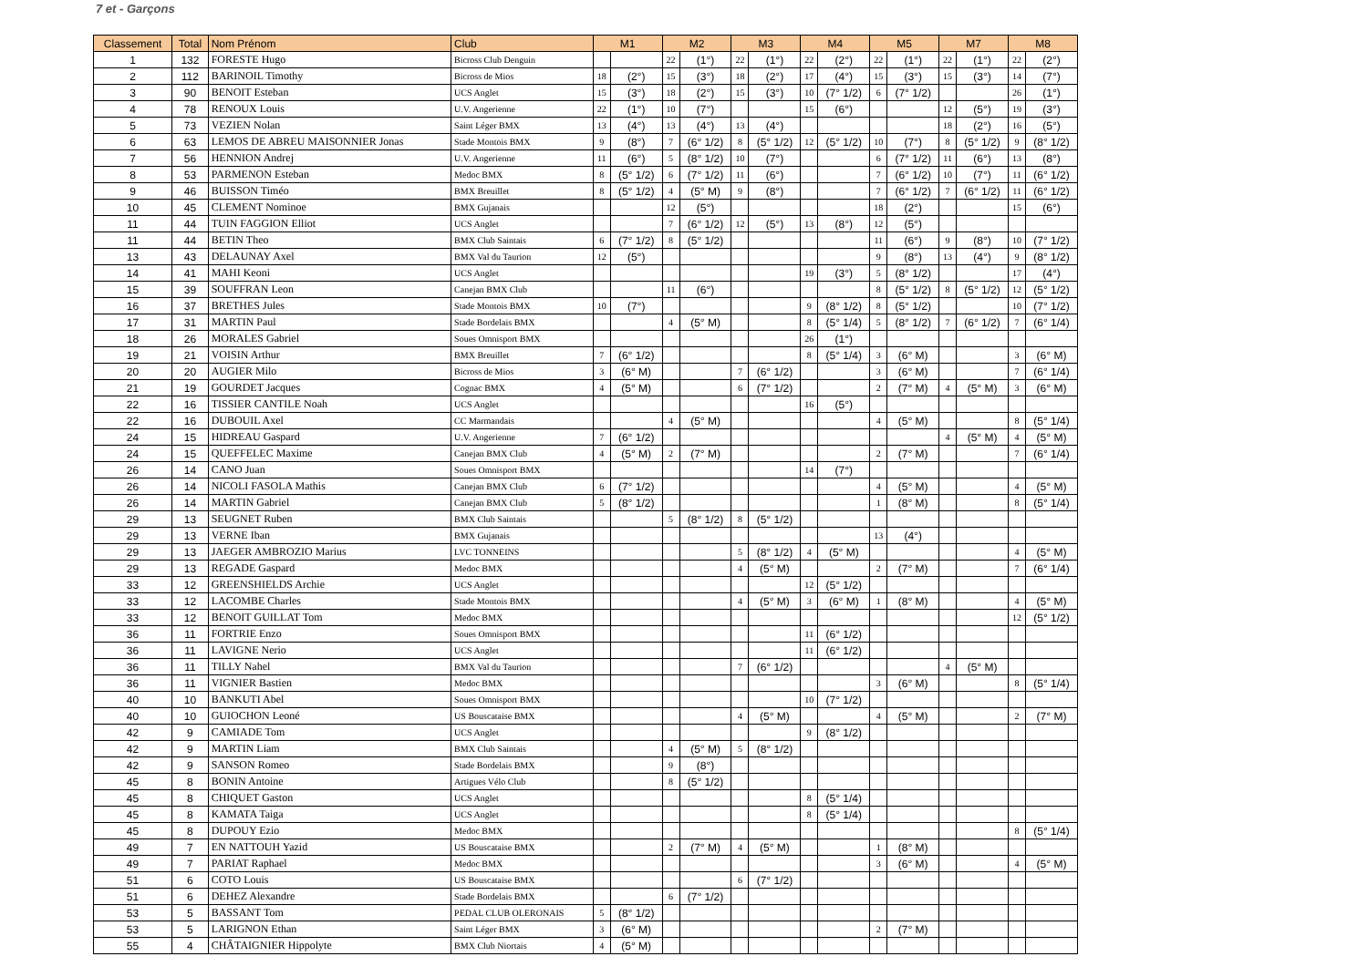7 et - Garçons
| Classement | Total | Nom Prénom | Club | M1 | | M2 | | M3 | | M4 | | M5 | | M7 | | M8 | |
| --- | --- | --- | --- | --- | --- | --- | --- | --- | --- | --- | --- | --- | --- | --- | --- | --- | --- |
| 1 | 132 | FORESTE Hugo | Bicross Club Denguin | | | 22 | (1°) | 22 | (1°) | 22 | (2°) | 22 | (1°) | 22 | (1°) | 22 | (2°) |
| 2 | 112 | BARINOIL Timothy | Bicross de Mios | 18 | (2°) | 15 | (3°) | 18 | (2°) | 17 | (4°) | 15 | (3°) | 15 | (3°) | 14 | (7°) |
| 3 | 90 | BENOIT Esteban | UCS Anglet | 15 | (3°) | 18 | (2°) | 15 | (3°) | 10 | (7° 1/2) | 6 | (7° 1/2) | | | 26 | (1°) |
| 4 | 78 | RENOUX Louis | U.V. Angerienne | 22 | (1°) | 10 | (7°) | | | 15 | (6°) | | | 12 | (5°) | 19 | (3°) |
| 5 | 73 | VEZIEN Nolan | Saint Léger BMX | 13 | (4°) | 13 | (4°) | 13 | (4°) | | | | | 18 | (2°) | 16 | (5°) |
| 6 | 63 | LEMOS DE ABREU MAISONNIER Jonas | Stade Montois BMX | 9 | (8°) | 7 | (6° 1/2) | 8 | (5° 1/2) | 12 | (5° 1/2) | 10 | (7°) | 8 | (5° 1/2) | 9 | (8° 1/2) |
| 7 | 56 | HENNION Andrej | U.V. Angerienne | 11 | (6°) | 5 | (8° 1/2) | 10 | (7°) | | | 6 | (7° 1/2) | 11 | (6°) | 13 | (8°) |
| 8 | 53 | PARMENON Esteban | Medoc BMX | 8 | (5° 1/2) | 6 | (7° 1/2) | 11 | (6°) | | | 7 | (6° 1/2) | 10 | (7°) | 11 | (6° 1/2) |
| 9 | 46 | BUISSON Timéo | BMX Breuillet | 8 | (5° 1/2) | 4 | (5° M) | 9 | (8°) | | | 7 | (6° 1/2) | 7 | (6° 1/2) | 11 | (6° 1/2) |
| 10 | 45 | CLEMENT Nominoe | BMX Gujanais | | | 12 | (5°) | | | | | 18 | (2°) | | | 15 | (6°) |
| 11 | 44 | TUIN FAGGION Elliot | UCS Anglet | | | 7 | (6° 1/2) | 12 | (5°) | 13 | (8°) | 12 | (5°) | | | | |
| 11 | 44 | BETIN Theo | BMX Club Saintais | 6 | (7° 1/2) | 8 | (5° 1/2) | | | | | 11 | (6°) | 9 | (8°) | 10 | (7° 1/2) |
| 13 | 43 | DELAUNAY Axel | BMX Val du Taurion | 12 | (5°) | | | | | | | 9 | (8°) | 13 | (4°) | 9 | (8° 1/2) |
| 14 | 41 | MAHI Keoni | UCS Anglet | | | | | | | 19 | (3°) | 5 | (8° 1/2) | | | 17 | (4°) |
| 15 | 39 | SOUFFRAN Leon | Canejan BMX Club | | | 11 | (6°) | | | | | 8 | (5° 1/2) | 8 | (5° 1/2) | 12 | (5° 1/2) |
| 16 | 37 | BRETHES Jules | Stade Montois BMX | 10 | (7°) | | | | | 9 | (8° 1/2) | 8 | (5° 1/2) | | | 10 | (7° 1/2) |
| 17 | 31 | MARTIN Paul | Stade Bordelais BMX | | | 4 | (5° M) | | | 8 | (5° 1/4) | 5 | (8° 1/2) | 7 | (6° 1/2) | 7 | (6° 1/4) |
| 18 | 26 | MORALES Gabriel | Soues Omnisport BMX | | | | | | | 26 | (1°) | | | | | | |
| 19 | 21 | VOISIN Arthur | BMX Breuillet | 7 | (6° 1/2) | | | | | 8 | (5° 1/4) | 3 | (6° M) | | | 3 | (6° M) |
| 20 | 20 | AUGIER Milo | Bicross de Mios | 3 | (6° M) | | | 7 | (6° 1/2) | | | 3 | (6° M) | | | 7 | (6° 1/4) |
| 21 | 19 | GOURDET Jacques | Cognac BMX | 4 | (5° M) | | | 6 | (7° 1/2) | | | 2 | (7° M) | 4 | (5° M) | 3 | (6° M) |
| 22 | 16 | TISSIER CANTILE Noah | UCS Anglet | | | | | | | 16 | (5°) | | | | | | |
| 22 | 16 | DUBOUIL Axel | CC Marmandais | | | 4 | (5° M) | | | | | 4 | (5° M) | | | 8 | (5° 1/4) |
| 24 | 15 | HIDREAU Gaspard | U.V. Angerienne | 7 | (6° 1/2) | | | | | | | | | 4 | (5° M) | 4 | (5° M) |
| 24 | 15 | QUEFFELEC Maxime | Canejan BMX Club | 4 | (5° M) | 2 | (7° M) | | | | | 2 | (7° M) | | | 7 | (6° 1/4) |
| 26 | 14 | CANO Juan | Soues Omnisport BMX | | | | | | | 14 | (7°) | | | | | | |
| 26 | 14 | NICOLI FASOLA Mathis | Canejan BMX Club | 6 | (7° 1/2) | | | | | | | 4 | (5° M) | | | 4 | (5° M) |
| 26 | 14 | MARTIN Gabriel | Canejan BMX Club | 5 | (8° 1/2) | | | | | | | 1 | (8° M) | | | 8 | (5° 1/4) |
| 29 | 13 | SEUGNET Ruben | BMX Club Saintais | | | 5 | (8° 1/2) | 8 | (5° 1/2) | | | | | | | | |
| 29 | 13 | VERNE Iban | BMX Gujanais | | | | | | | | | 13 | (4°) | | | | |
| 29 | 13 | JAEGER AMBROZIO Marius | LVC TONNEINS | | | | | 5 | (8° 1/2) | 4 | (5° M) | | | | | 4 | (5° M) |
| 29 | 13 | REGADE Gaspard | Medoc BMX | | | | | 4 | (5° M) | | | 2 | (7° M) | | | 7 | (6° 1/4) |
| 33 | 12 | GREENSHIELDS Archie | UCS Anglet | | | | | | | 12 | (5° 1/2) | | | | | | |
| 33 | 12 | LACOMBE Charles | Stade Montois BMX | | | | | 4 | (5° M) | 3 | (6° M) | 1 | (8° M) | | | 4 | (5° M) |
| 33 | 12 | BENOIT GUILLAT Tom | Medoc BMX | | | | | | | | | | | | | 12 | (5° 1/2) |
| 36 | 11 | FORTRIE Enzo | Soues Omnisport BMX | | | | | | | 11 | (6° 1/2) | | | | | | |
| 36 | 11 | LAVIGNE Nerio | UCS Anglet | | | | | | | 11 | (6° 1/2) | | | | | | |
| 36 | 11 | TILLY Nahel | BMX Val du Taurion | | | | | 7 | (6° 1/2) | | | | | 4 | (5° M) | | |
| 36 | 11 | VIGNIER Bastien | Medoc BMX | | | | | | | | | 3 | (6° M) | | | 8 | (5° 1/4) |
| 40 | 10 | BANKUTI Abel | Soues Omnisport BMX | | | | | | | 10 | (7° 1/2) | | | | | | |
| 40 | 10 | GUIOCHON Leoné | US Bouscataise BMX | | | | | 4 | (5° M) | | | 4 | (5° M) | | | 2 | (7° M) |
| 42 | 9 | CAMIADE Tom | UCS Anglet | | | | | | | 9 | (8° 1/2) | | | | | | |
| 42 | 9 | MARTIN Liam | BMX Club Saintais | | | 4 | (5° M) | 5 | (8° 1/2) | | | | | | | | |
| 42 | 9 | SANSON Romeo | Stade Bordelais BMX | | | 9 | (8°) | | | | | | | | | | |
| 45 | 8 | BONIN Antoine | Artigues Vélo Club | | | 8 | (5° 1/2) | | | | | | | | | | |
| 45 | 8 | CHIQUET Gaston | UCS Anglet | | | | | | | 8 | (5° 1/4) | | | | | | |
| 45 | 8 | KAMATA Taiga | UCS Anglet | | | | | | | 8 | (5° 1/4) | | | | | | |
| 45 | 8 | DUPOUY Ezio | Medoc BMX | | | | | | | | | | | | | 8 | (5° 1/4) |
| 49 | 7 | EN NATTOUH Yazid | US Bouscataise BMX | | | 2 | (7° M) | 4 | (5° M) | | | 1 | (8° M) | | | | |
| 49 | 7 | PARIAT Raphael | Medoc BMX | | | | | | | | | 3 | (6° M) | | | 4 | (5° M) |
| 51 | 6 | COTO Louis | US Bouscataise BMX | | | | | 6 | (7° 1/2) | | | | | | | | |
| 51 | 6 | DEHEZ Alexandre | Stade Bordelais BMX | | | 6 | (7° 1/2) | | | | | | | | | | |
| 53 | 5 | BASSANT Tom | PEDAL CLUB OLERONAIS | 5 | (8° 1/2) | | | | | | | | | | | | |
| 53 | 5 | LARIGNON Ethan | Saint Léger BMX | 3 | (6° M) | | | | | | | 2 | (7° M) | | | | |
| 55 | 4 | CHÂTAIGNIER Hippolyte | BMX Club Niortais | 4 | (5° M) | | | | | | | | | | | | |